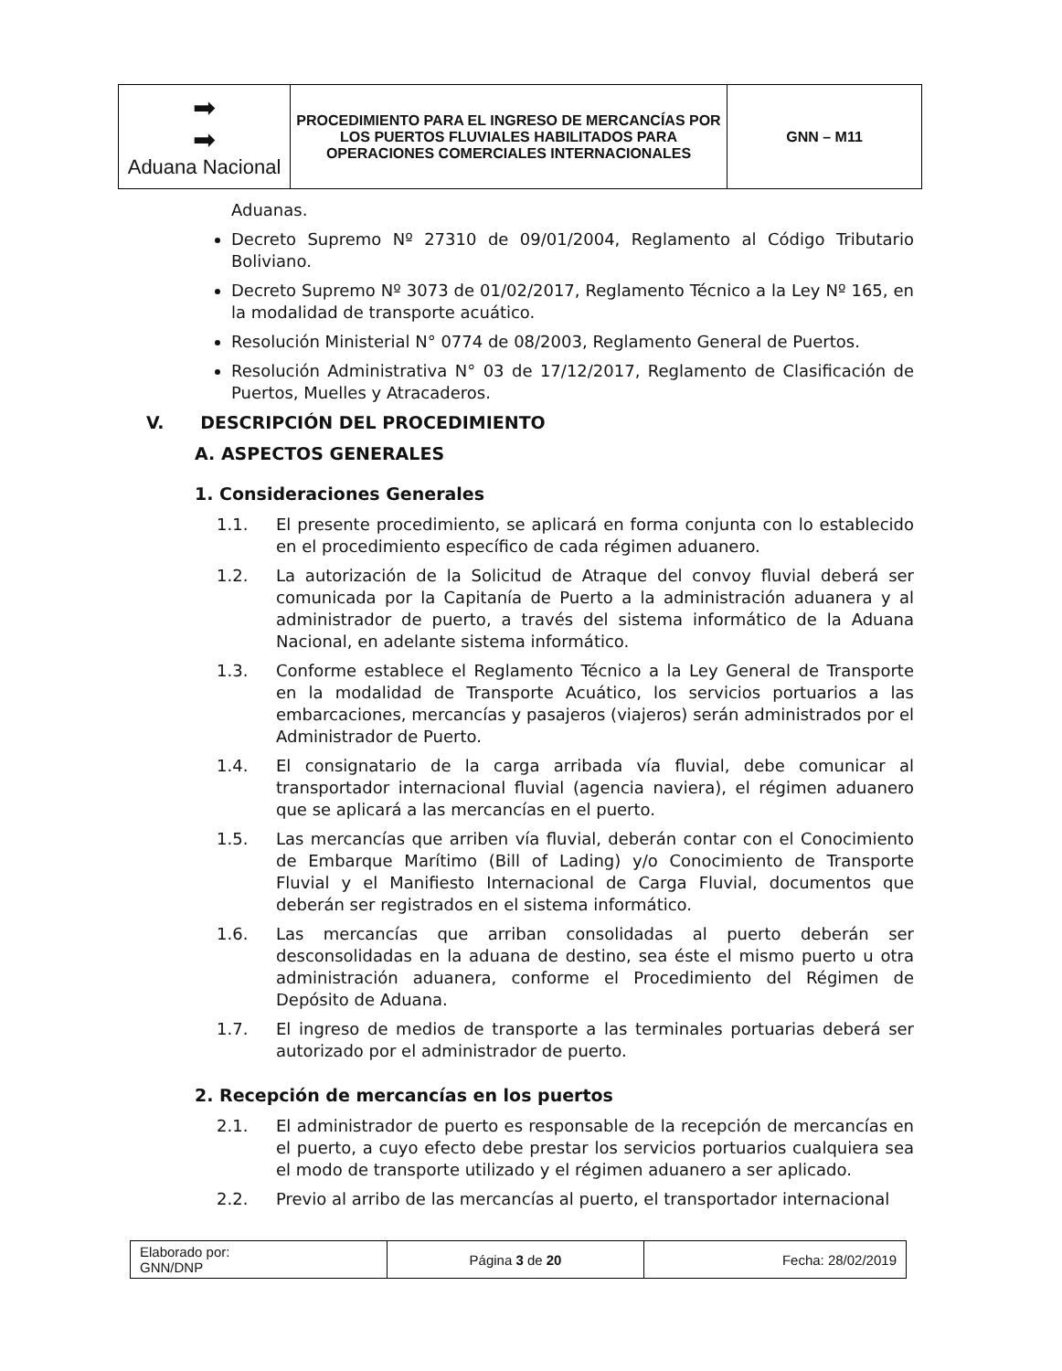| ➡ ➡ Aduana Nacional | PROCEDIMIENTO PARA EL INGRESO DE MERCANCÍAS POR LOS PUERTOS FLUVIALES HABILITADOS PARA OPERACIONES COMERCIALES INTERNACIONALES | GNN – M11 |
Aduanas.
Decreto Supremo Nº 27310 de 09/01/2004, Reglamento al Código Tributario Boliviano.
Decreto Supremo Nº 3073 de 01/02/2017, Reglamento Técnico a la Ley Nº 165, en la modalidad de transporte acuático.
Resolución Ministerial N° 0774 de 08/2003, Reglamento General de Puertos.
Resolución Administrativa N° 03 de 17/12/2017, Reglamento de Clasificación de Puertos, Muelles y Atracaderos.
V. DESCRIPCIÓN DEL PROCEDIMIENTO
A. ASPECTOS GENERALES
1. Consideraciones Generales
1.1. El presente procedimiento, se aplicará en forma conjunta con lo establecido en el procedimiento específico de cada régimen aduanero.
1.2. La autorización de la Solicitud de Atraque del convoy fluvial deberá ser comunicada por la Capitanía de Puerto a la administración aduanera y al administrador de puerto, a través del sistema informático de la Aduana Nacional, en adelante sistema informático.
1.3. Conforme establece el Reglamento Técnico a la Ley General de Transporte en la modalidad de Transporte Acuático, los servicios portuarios a las embarcaciones, mercancías y pasajeros (viajeros) serán administrados por el Administrador de Puerto.
1.4. El consignatario de la carga arribada vía fluvial, debe comunicar al transportador internacional fluvial (agencia naviera), el régimen aduanero que se aplicará a las mercancías en el puerto.
1.5. Las mercancías que arriben vía fluvial, deberán contar con el Conocimiento de Embarque Marítimo (Bill of Lading) y/o Conocimiento de Transporte Fluvial y el Manifiesto Internacional de Carga Fluvial, documentos que deberán ser registrados en el sistema informático.
1.6. Las mercancías que arriban consolidadas al puerto deberán ser desconsolidadas en la aduana de destino, sea éste el mismo puerto u otra administración aduanera, conforme el Procedimiento del Régimen de Depósito de Aduana.
1.7. El ingreso de medios de transporte a las terminales portuarias deberá ser autorizado por el administrador de puerto.
2. Recepción de mercancías en los puertos
2.1. El administrador de puerto es responsable de la recepción de mercancías en el puerto, a cuyo efecto debe prestar los servicios portuarios cualquiera sea el modo de transporte utilizado y el régimen aduanero a ser aplicado.
2.2. Previo al arribo de las mercancías al puerto, el transportador internacional
| Elaborado por: GNN/DNP | Página 3 de 20 | Fecha: 28/02/2019 |